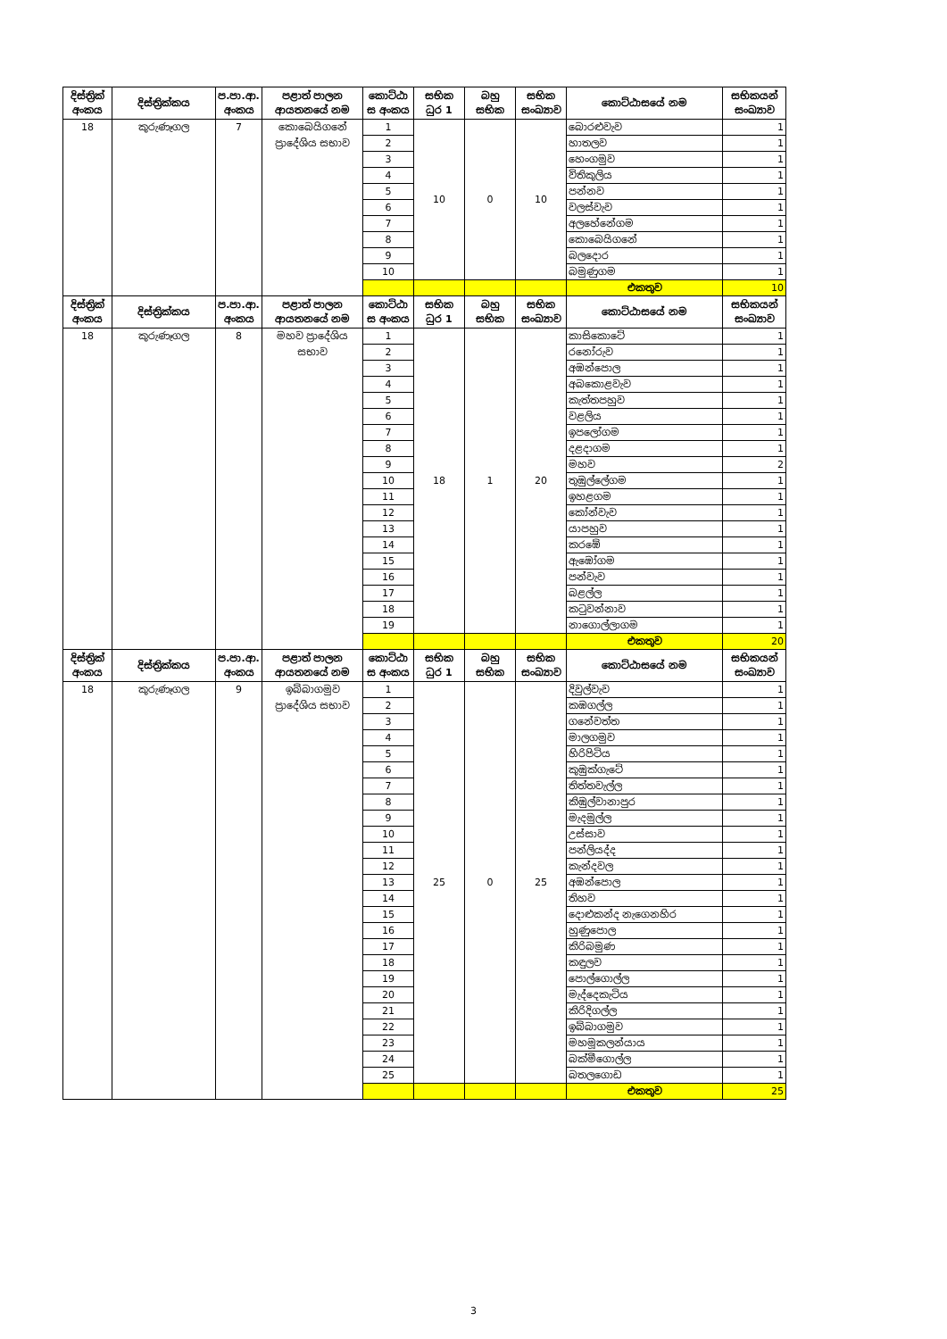| දිස්ත්‍රික් අංකය | දිස්ත්‍රික්කය | ප.පා.ආ. අංකය | පළාත් පාලන ආයතනයේ නම | කොට්ඨා ස අංකය | සභික ධුර 1 | බහු සභික | සභික සංඛ්‍යාව | කොට්ඨාසයේ නම | සභිකයන් සංඛ්‍යාව |
| --- | --- | --- | --- | --- | --- | --- | --- | --- | --- |
| 18 | කුරුණෑගල | 7 | කොබෙයිගනේ ප්‍රාදේශිය සභාව | 1 | 10 | 0 | 10 | බොරළුවැව | 1 |
| | | | | 2 | | | | හාතලව | 1 |
| | | | | 3 | | | | හෙංගමුව | 1 |
| | | | | 4 | | | | විතිකුලිය | 1 |
| | | | | 5 | | | | පන්නව | 1 |
| | | | | 6 | | | | වලස්වැව | 1 |
| | | | | 7 | | | | අලහේනේගම | 1 |
| | | | | 8 | | | | කොබෙයිගනේ | 1 |
| | | | | 9 | | | | බලදොර | 1 |
| | | | | 10 | | | | බමුණුගම | 1 |
| | | | | | | | | එකතුව | 10 |
| දිස්ත්‍රික් අංකය | දිස්ත්‍රික්කය | ප.පා.ආ. අංකය | පළාත් පාලන ආයතනයේ නම | කොට්ඨා ස අංකය | සභික ධුර 1 | බහු සභික | සභික සංඛ්‍යාව | කොට්ඨාසයේ නම | සභිකයන් සංඛ්‍යාව |
| 18 | කුරුණෑගල | 8 | මහව ප්‍රාදේශිය සභාව | 1 | 18 | 1 | 20 | කාසිකොටේ | 1 |
| | | | | 2 | | | | රනෝරුව | 1 |
| | | | | 3 | | | | අඹන්පොල | 1 |
| | | | | 4 | | | | අබකොළවැව | 1 |
| | | | | 5 | | | | කැත්තපහුව | 1 |
| | | | | 6 | | | | වළලිය | 1 |
| | | | | 7 | | | | ඉපලෝගම | 1 |
| | | | | 8 | | | | දළදාගම | 1 |
| | | | | 9 | | | | මහව | 2 |
| | | | | 10 | | | | තුඹුල්ලේගම | 1 |
| | | | | 11 | | | | ඉහළගම | 1 |
| | | | | 12 | | | | කෝන්වැව | 1 |
| | | | | 13 | | | | යාපහුව | 1 |
| | | | | 14 | | | | කරඹේ | 1 |
| | | | | 15 | | | | ඇඹෝගම | 1 |
| | | | | 16 | | | | පන්වැව | 1 |
| | | | | 17 | | | | බළල්ල | 1 |
| | | | | 18 | | | | කටුවන්නාව | 1 |
| | | | | 19 | | | | නාගොල්ලාගම | 1 |
| | | | | | | | | එකතුව | 20 |
| දිස්ත්‍රික් අංකය | දිස්ත්‍රික්කය | ප.පා.ආ. අංකය | පළාත් පාලන ආයතනයේ නම | කොට්ඨා ස අංකය | සභික ධුර 1 | බහු සභික | සභික සංඛ්‍යාව | කොට්ඨාසයේ නම | සභිකයන් සංඛ්‍යාව |
| 18 | කුරුණෑගල | 9 | ඉබ්බාගමුව ප්‍රාදේශිය සභාව | 1 | 25 | 0 | 25 | දිවුල්වැව | 1 |
| | | | | 2 | | | | කඹගල්ල | 1 |
| | | | | 3 | | | | ගනේවත්ත | 1 |
| | | | | 4 | | | | මාලගමුව | 1 |
| | | | | 5 | | | | හිරිපිටිය | 1 |
| | | | | 6 | | | | කුඹුක්ගැටේ | 1 |
| | | | | 7 | | | | තිත්තවැල්ල | 1 |
| | | | | 8 | | | | කිඹුල්වානාපුර | 1 |
| | | | | 9 | | | | මැදමුල්ල | 1 |
| | | | | 10 | | | | උස්සාව | 1 |
| | | | | 11 | | | | පන්ලියද්ද | 1 |
| | | | | 12 | | | | කැන්දවල | 1 |
| | | | | 13 | | | | අඹන්පොල | 1 |
| | | | | 14 | | | | තිහව | 1 |
| | | | | 15 | | | | දොළුකන්ද නැගෙනහිර | 1 |
| | | | | 16 | | | | හුණුපොල | 1 |
| | | | | 17 | | | | කිරිබමුණ | 1 |
| | | | | 18 | | | | කඳුලව | 1 |
| | | | | 19 | | | | පොල්ගොල්ල | 1 |
| | | | | 20 | | | | මැද්දෙකැටිය | 1 |
| | | | | 21 | | | | කිරිදිගල්ල | 1 |
| | | | | 22 | | | | ඉබ්බාගමුව | 1 |
| | | | | 23 | | | | මහමූකලන්යාය | 1 |
| | | | | 24 | | | | බක්මීගොල්ල | 1 |
| | | | | 25 | | | | බතලගොඩ | 1 |
| | | | | | | | | එකතුව | 25 |
3